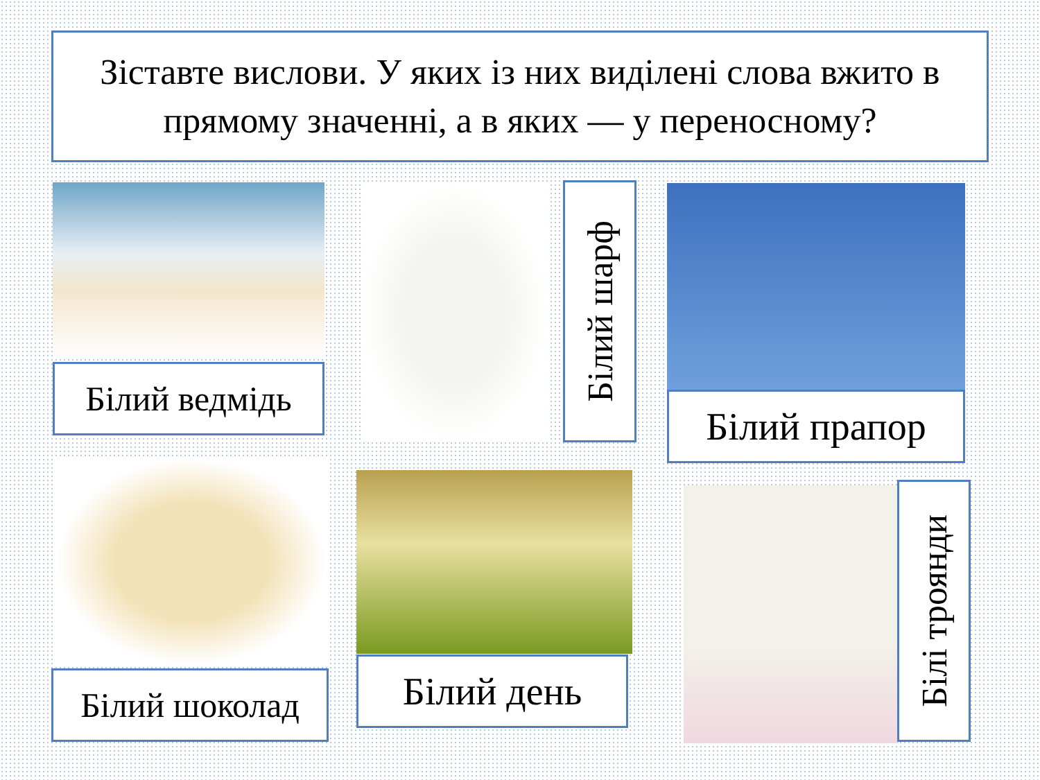Зіставте вислови. У яких із них виділені слова вжито в прямому значенні, а в яких — у переносному?
Білий ведмідь
Білий шарф
Білий прапор
Білий шоколад Білий день
Білі троянди